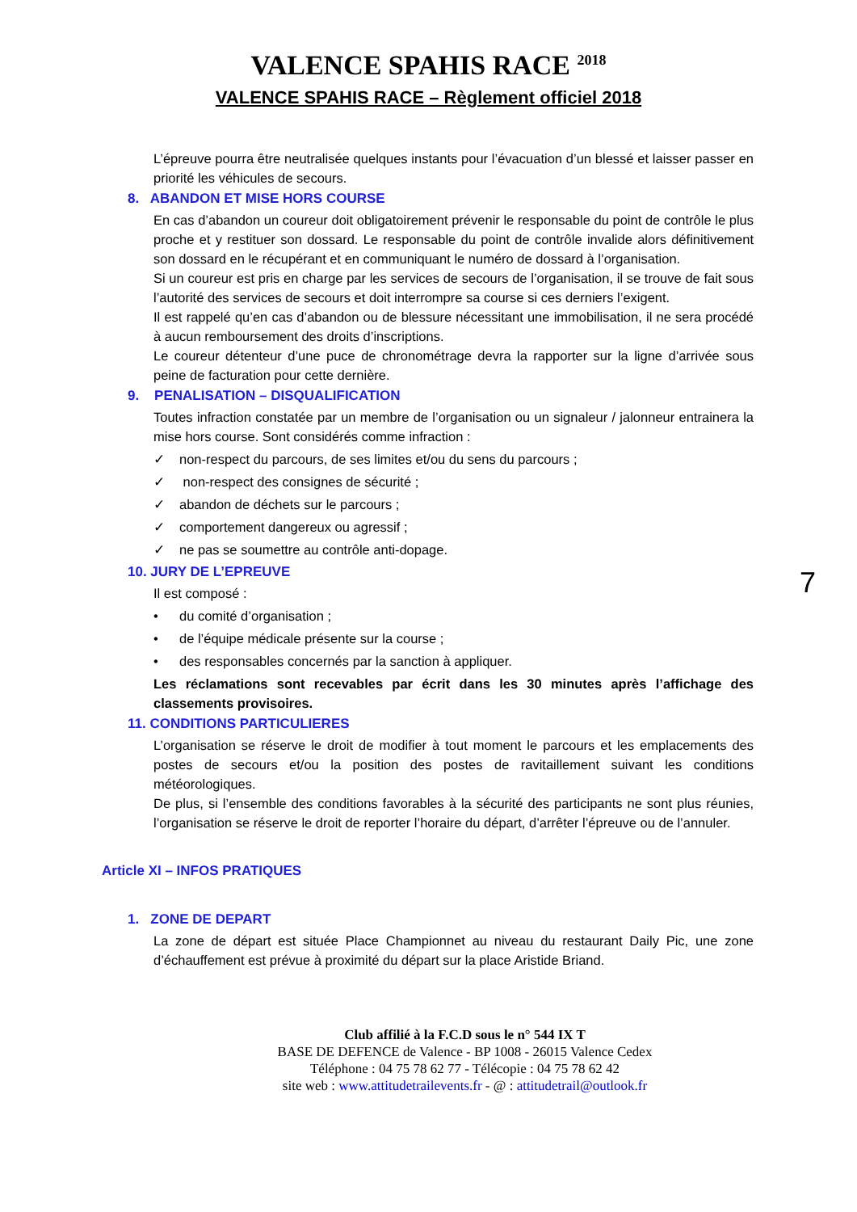VALENCE SPAHIS RACE <sup>2018</sup>
VALENCE SPAHIS RACE – Règlement officiel 2018
L’épreuve pourra être neutralisée quelques instants pour l’évacuation d’un blessé et laisser passer en priorité les véhicules de secours.
8. ABANDON ET MISE HORS COURSE
En cas d’abandon un coureur doit obligatoirement prévenir le responsable du point de contrôle le plus proche et y restituer son dossard. Le responsable du point de contrôle invalide alors définitivement son dossard en le récupérant et en communiquant le numéro de dossard à l’organisation.
Si un coureur est pris en charge par les services de secours de l’organisation, il se trouve de fait sous l’autorité des services de secours et doit interrompre sa course si ces derniers l’exigent.
Il est rappelé qu’en cas d’abandon ou de blessure nécessitant une immobilisation, il ne sera procédé à aucun remboursement des droits d’inscriptions.
Le coureur détenteur d’une puce de chronométrage devra la rapporter sur la ligne d’arrivée sous peine de facturation pour cette dernière.
9. PENALISATION – DISQUALIFICATION
Toutes infraction constatée par un membre de l’organisation ou un signaleur / jalonneur entrainera la mise hors course. Sont considérés comme infraction :
✓ non-respect du parcours, de ses limites et/ou du sens du parcours ;
✓ non-respect des consignes de sécurité ;
✓ abandon de déchets sur le parcours ;
✓ comportement dangereux ou agressif ;
✓ ne pas se soumettre au contrôle anti-dopage.
10. JURY DE L’EPREUVE
Il est composé :
• du comité d’organisation ;
• de l’équipe médicale présente sur la course ;
• des responsables concernés par la sanction à appliquer.
Les réclamations sont recevables par écrit dans les 30 minutes après l’affichage des classements provisoires.
11. CONDITIONS PARTICULIERES
L’organisation se réserve le droit de modifier à tout moment le parcours et les emplacements des postes de secours et/ou la position des postes de ravitaillement suivant les conditions météorologiques.
De plus, si l’ensemble des conditions favorables à la sécurité des participants ne sont plus réunies, l’organisation se réserve le droit de reporter l’horaire du départ, d’arrêter l’épreuve ou de l’annuler.
Article XI – INFOS PRATIQUES
1. ZONE DE DEPART
La zone de départ est située Place Championnet au niveau du restaurant Daily Pic, une zone d’échauffement est prévue à proximité du départ sur la place Aristide Briand.
7
Club affilié à la F.C.D sous le n° 544 IX T
BASE DE DEFENCE de Valence - BP 1008 - 26015 Valence Cedex
Téléphone : 04 75 78 62 77 - Télécopie : 04 75 78 62 42
site web : www.attitudetrailevents.fr - @ : attitudetrail@outlook.fr